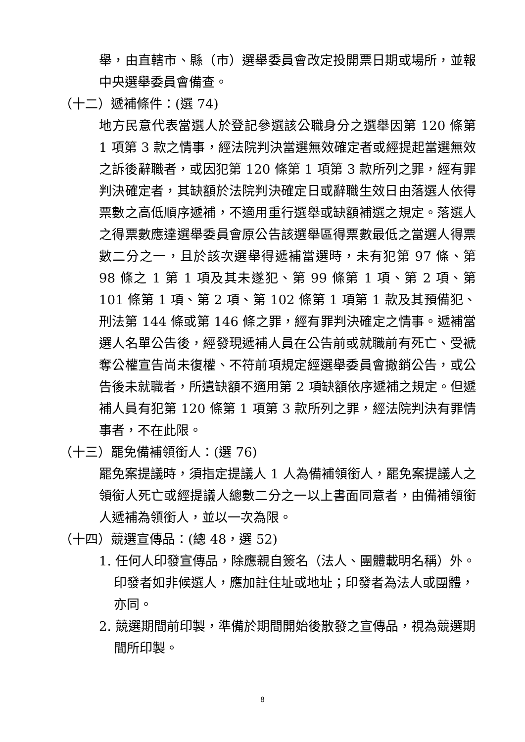舉，由直轄市、縣（市）選舉委員會改定投開票日期或場所，並報中央選舉委員會備查。
（十二）遞補條件：(選 74)
地方民意代表當選人於登記參選該公職身分之選舉因第 120 條第 1 項第 3 款之情事，經法院判決當選無效確定者或經提起當選無效之訴後辭職者，或因犯第 120 條第 1 項第 3 款所列之罪，經有罪判決確定者，其缺額於法院判決確定日或辭職生效日由落選人依得票數之高低順序遞補，不適用重行選舉或缺額補選之規定。落選人之得票數應達選舉委員會原公告該選舉區得票數最低之當選人得票數二分之一，且於該次選舉得遞補當選時，未有犯第 97 條、第 98 條之 1 第 1 項及其未遂犯、第 99 條第 1 項、第 2 項、第 101 條第 1 項、第 2 項、第 102 條第 1 項第 1 款及其預備犯、刑法第 144 條或第 146 條之罪，經有罪判決確定之情事。遞補當選人名單公告後，經發現遞補人員在公告前或就職前有死亡、受褫奪公權宣告尚未復權、不符前項規定經選舉委員會撤銷公告，或公告後未就職者，所遺缺額不適用第 2 項缺額依序遞補之規定。但遞補人員有犯第 120 條第 1 項第 3 款所列之罪，經法院判決有罪情事者，不在此限。
（十三）罷免備補領銜人：(選 76)
罷免案提議時，須指定提議人 1 人為備補領銜人，罷免案提議人之領銜人死亡或經提議人總數二分之一以上書面同意者，由備補領銜人遞補為領銜人，並以一次為限。
（十四）競選宣傳品：(總 48，選 52)
1. 任何人印發宣傳品，除應親自簽名（法人、團體載明名稱）外。印發者如非候選人，應加註住址或地址；印發者為法人或團體，亦同。
2. 競選期間前印製，準備於期間開始後散發之宣傳品，視為競選期間所印製。
8